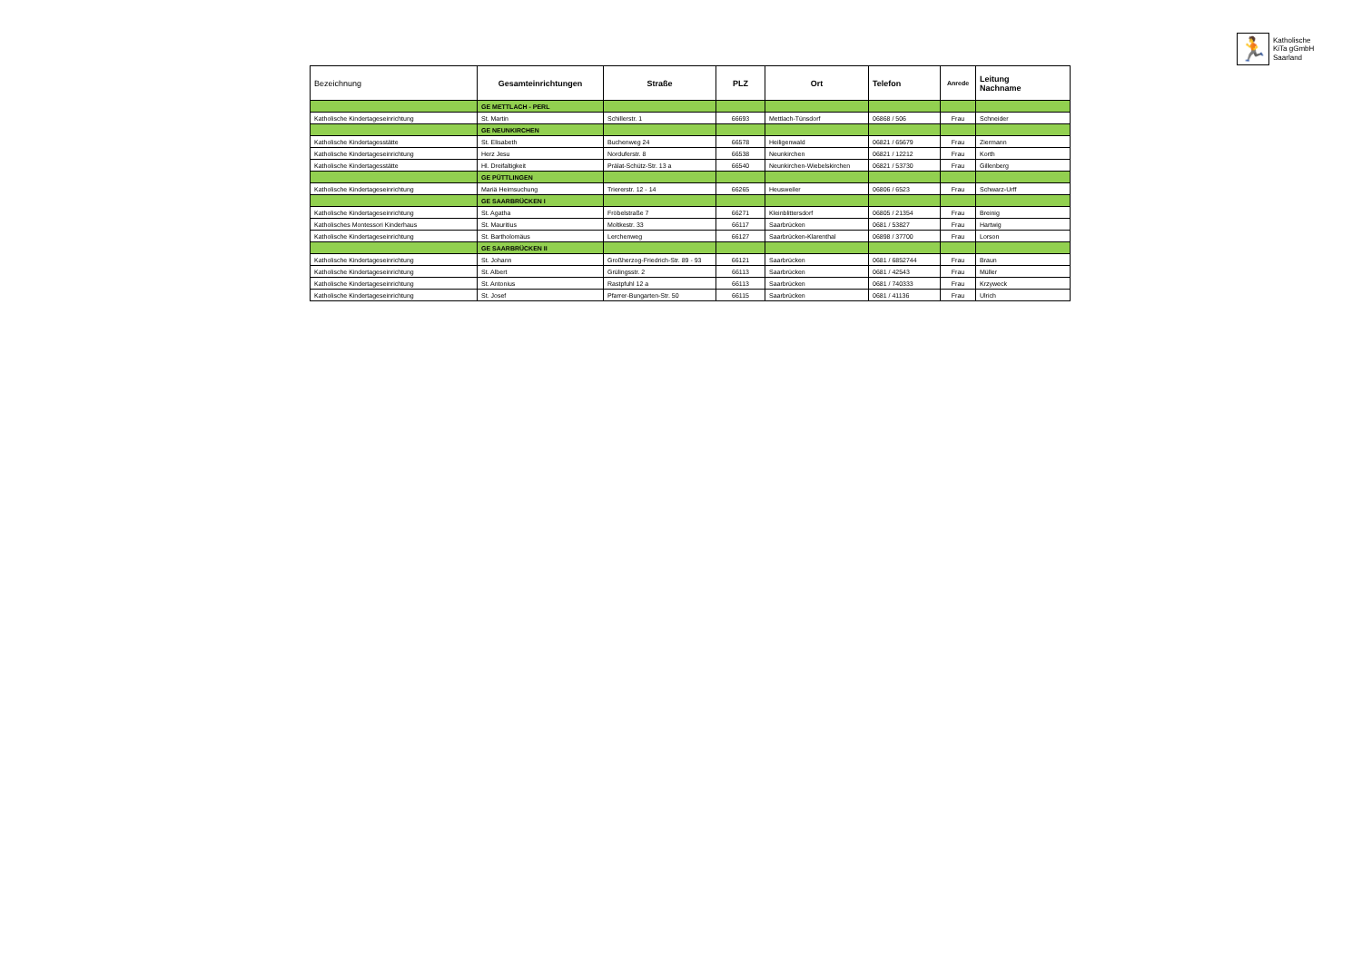🏃
Katholische
KiTa gGmbH
Saarland
| Bezeichnung | Gesamteinrichtungen | Straße | PLZ | Ort | Telefon | Anrede | Leitung Nachname |
| --- | --- | --- | --- | --- | --- | --- | --- |
| | GE METTLACH - PERL | | | | | | |
| Katholische Kindertageseinrichtung | St. Martin | Schillerstr. 1 | 66693 | Mettlach-Tünsdorf | 06868 / 506 | Frau | Schneider |
| | GE NEUNKIRCHEN | | | | | | |
| Katholische Kindertagesstätte | St. Elisabeth | Buchenweg 24 | 66578 | Heiligenwald | 06821 / 65679 | Frau | Ziermann |
| Katholische Kindertageseinrichtung | Herz Jesu | Norduferstr. 8 | 66538 | Neunkirchen | 06821 / 12212 | Frau | Korth |
| Katholische Kindertagesstätte | Hl. Dreifaltigkeit | Prälat-Schütz-Str. 13 a | 66540 | Neunkirchen-Wiebelskirchen | 06821 / 53730 | Frau | Gillenberg |
| | GE PÜTTLINGEN | | | | | | |
| Katholische Kindertageseinrichtung | Mariä Heimsuchung | Triererstr. 12 - 14 | 66265 | Heusweiler | 06806 / 6523 | Frau | Schwarz-Urff |
| | GE SAARBRÜCKEN I | | | | | | |
| Katholische Kindertageseinrichtung | St. Agatha | Fröbelstraße 7 | 66271 | Kleinblittersdorf | 06805 / 21354 | Frau | Breinig |
| Katholisches Montessori Kinderhaus | St. Mauritius | Moltkestr. 33 | 66117 | Saarbrücken | 0681 / 53827 | Frau | Hartwig |
| Katholische Kindertageseinrichtung | St. Bartholomäus | Lerchenweg | 66127 | Saarbrücken-Klarenthal | 06898 / 37700 | Frau | Lorson |
| | GE SAARBRÜCKEN II | | | | | | |
| Katholische Kindertageseinrichtung | St. Johann | Großherzog-Friedrich-Str. 89 - 93 | 66121 | Saarbrücken | 0681 / 6852744 | Frau | Braun |
| Katholische Kindertageseinrichtung | St. Albert | Grülingsstr. 2 | 66113 | Saarbrücken | 0681 / 42543 | Frau | Müller |
| Katholische Kindertageseinrichtung | St. Antonius | Rastpfuhl 12 a | 66113 | Saarbrücken | 0681 / 740333 | Frau | Krzyweck |
| Katholische Kindertageseinrichtung | St. Josef | Pfarrer-Bungarten-Str. 50 | 66115 | Saarbrücken | 0681 / 41136 | Frau | Ulrich |